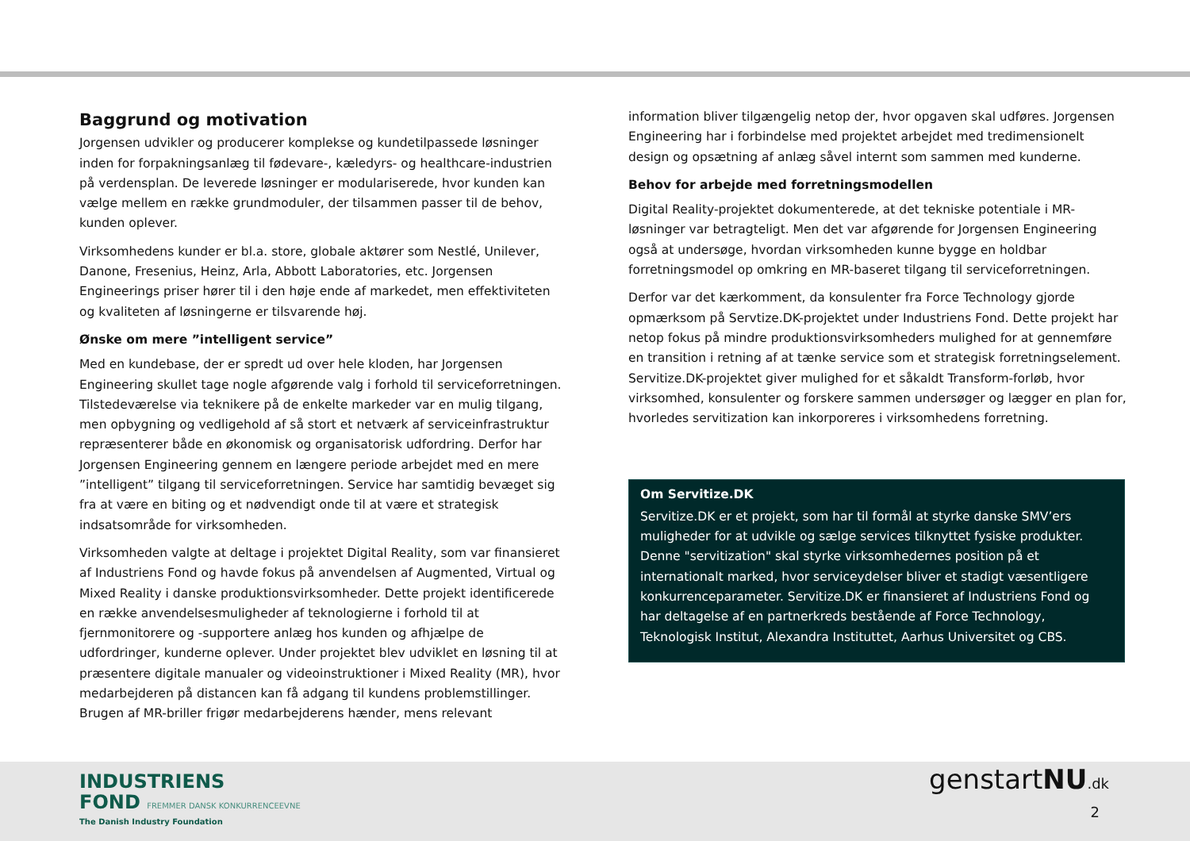Baggrund og motivation
Jorgensen udvikler og producerer komplekse og kundetilpassede løsninger inden for forpakningsanlæg til fødevare-, kæledyrs- og healthcare-industrien på verdensplan. De leverede løsninger er modulariserede, hvor kunden kan vælge mellem en række grundmoduler, der tilsammen passer til de behov, kunden oplever.
Virksomhedens kunder er bl.a. store, globale aktører som Nestlé, Unilever, Danone, Fresenius, Heinz, Arla, Abbott Laboratories, etc. Jorgensen Engineerings priser hører til i den høje ende af markedet, men effektiviteten og kvaliteten af løsningerne er tilsvarende høj.
Ønske om mere ”intelligent service”
Med en kundebase, der er spredt ud over hele kloden, har Jorgensen Engineering skullet tage nogle afgørende valg i forhold til serviceforretningen. Tilstedeværelse via teknikere på de enkelte markeder var en mulig tilgang, men opbygning og vedligehold af så stort et netværk af serviceinfrastruktur repræsenterer både en økonomisk og organisatorisk udfordring. Derfor har Jorgensen Engineering gennem en længere periode arbejdet med en mere ”intelligent” tilgang til serviceforretningen. Service har samtidig bevæget sig fra at være en biting og et nødvendigt onde til at være et strategisk indsatsområde for virksomheden.
Virksomheden valgte at deltage i projektet Digital Reality, som var finansieret af Industriens Fond og havde fokus på anvendelsen af Augmented, Virtual og Mixed Reality i danske produktionsvirksomheder. Dette projekt identificerede en række anvendelsesmuligheder af teknologierne i forhold til at fjernmonitorere og -supportere anlæg hos kunden og afhjælpe de udfordringer, kunderne oplever. Under projektet blev udviklet en løsning til at præsentere digitale manualer og videoinstruktioner i Mixed Reality (MR), hvor medarbejderen på distancen kan få adgang til kundens problemstillinger. Brugen af MR-briller frigør medarbejderens hænder, mens relevant
information bliver tilgængelig netop der, hvor opgaven skal udføres. Jorgensen Engineering har i forbindelse med projektet arbejdet med tredimensionelt design og opsætning af anlæg såvel internt som sammen med kunderne.
Behov for arbejde med forretningsmodellen
Digital Reality-projektet dokumenterede, at det tekniske potentiale i MR-løsninger var betragteligt. Men det var afgørende for Jorgensen Engineering også at undersøge, hvordan virksomheden kunne bygge en holdbar forretningsmodel op omkring en MR-baseret tilgang til serviceforretningen.
Derfor var det kærkomment, da konsulenter fra Force Technology gjorde opmærksom på Servtize.DK-projektet under Industriens Fond. Dette projekt har netop fokus på mindre produktionsvirksomheders mulighed for at gennemføre en transition i retning af at tænke service som et strategisk forretningselement. Servitize.DK-projektet giver mulighed for et såkaldt Transform-forløb, hvor virksomhed, konsulenter og forskere sammen undersøger og lægger en plan for, hvorledes servitization kan inkorporeres i virksomhedens forretning.
Om Servitize.DK
Servitize.DK er et projekt, som har til formål at styrke danske SMV’ers muligheder for at udvikle og sælge services tilknyttet fysiske produkter. Denne "servitization" skal styrke virksomhedernes position på et internationalt marked, hvor serviceydelser bliver et stadigt væsentligere konkurrenceparameter. Servitize.DK er finansieret af Industriens Fond og har deltagelse af en partnerkreds bestående af Force Technology, Teknologisk Institut, Alexandra Instituttet, Aarhus Universitet og CBS.
INDUSTRIENS
FOND FREMMER DANSK KONKURRENCEEVNE
The Danish Industry Foundation
genstartNU.dk
2